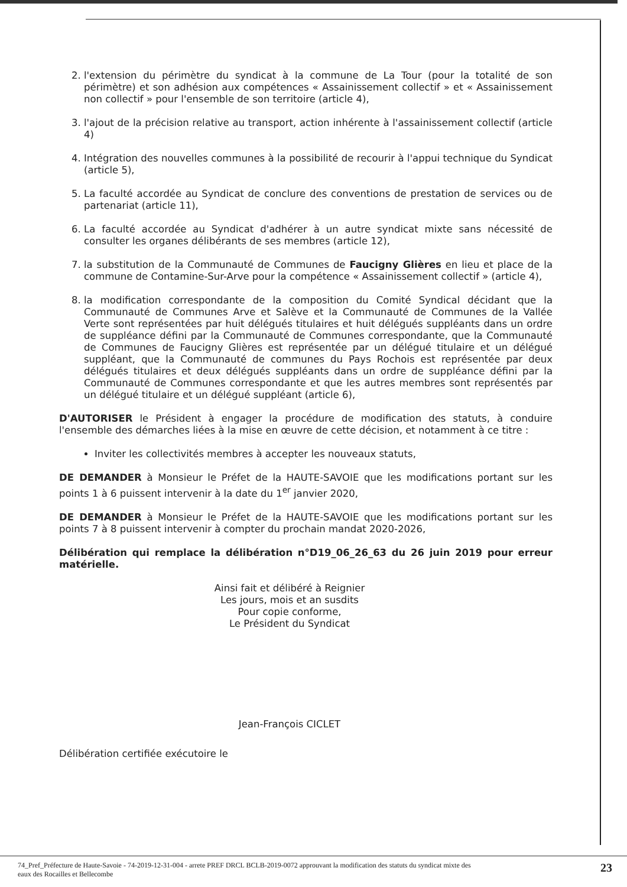2. l'extension du périmètre du syndicat à la commune de La Tour (pour la totalité de son périmètre) et son adhésion aux compétences « Assainissement collectif » et « Assainissement non collectif » pour l'ensemble de son territoire (article 4),
3. l'ajout de la précision relative au transport, action inhérente à l'assainissement collectif (article 4)
4. Intégration des nouvelles communes à la possibilité de recourir à l'appui technique du Syndicat (article 5),
5. La faculté accordée au Syndicat de conclure des conventions de prestation de services ou de partenariat (article 11),
6. La faculté accordée au Syndicat d'adhérer à un autre syndicat mixte sans nécessité de consulter les organes délibérants de ses membres (article 12),
7. la substitution de la Communauté de Communes de Faucigny Glières en lieu et place de la commune de Contamine-Sur-Arve pour la compétence « Assainissement collectif » (article 4),
8. la modification correspondante de la composition du Comité Syndical décidant que la Communauté de Communes Arve et Salève et la Communauté de Communes de la Vallée Verte sont représentées par huit délégués titulaires et huit délégués suppléants dans un ordre de suppléance défini par la Communauté de Communes correspondante, que la Communauté de Communes de Faucigny Glières est représentée par un délégué titulaire et un délégué suppléant, que la Communauté de communes du Pays Rochois est représentée par deux délégués titulaires et deux délégués suppléants dans un ordre de suppléance défini par la Communauté de Communes correspondante et que les autres membres sont représentés par un délégué titulaire et un délégué suppléant (article 6),
D'AUTORISER le Président à engager la procédure de modification des statuts, à conduire l'ensemble des démarches liées à la mise en œuvre de cette décision, et notamment à ce titre :
Inviter les collectivités membres à accepter les nouveaux statuts,
DE DEMANDER à Monsieur le Préfet de la HAUTE-SAVOIE que les modifications portant sur les points 1 à 6 puissent intervenir à la date du 1<sup>er</sup> janvier 2020,
DE DEMANDER à Monsieur le Préfet de la HAUTE-SAVOIE que les modifications portant sur les points 7 à 8 puissent intervenir à compter du prochain mandat 2020-2026,
Délibération qui remplace la délibération n°D19_06_26_63 du 26 juin 2019 pour erreur matérielle.
Ainsi fait et délibéré à Reignier
Les jours, mois et an susdits
Pour copie conforme,
Le Président du Syndicat
Jean-François CICLET
Délibération certifiée exécutoire le
74_Pref_Préfecture de Haute-Savoie - 74-2019-12-31-004 - arrete PREF DRCL BCLB-2019-0072 approuvant la modification des statuts du syndicat mixte des
eaux des Rocailles et Bellecombe 23